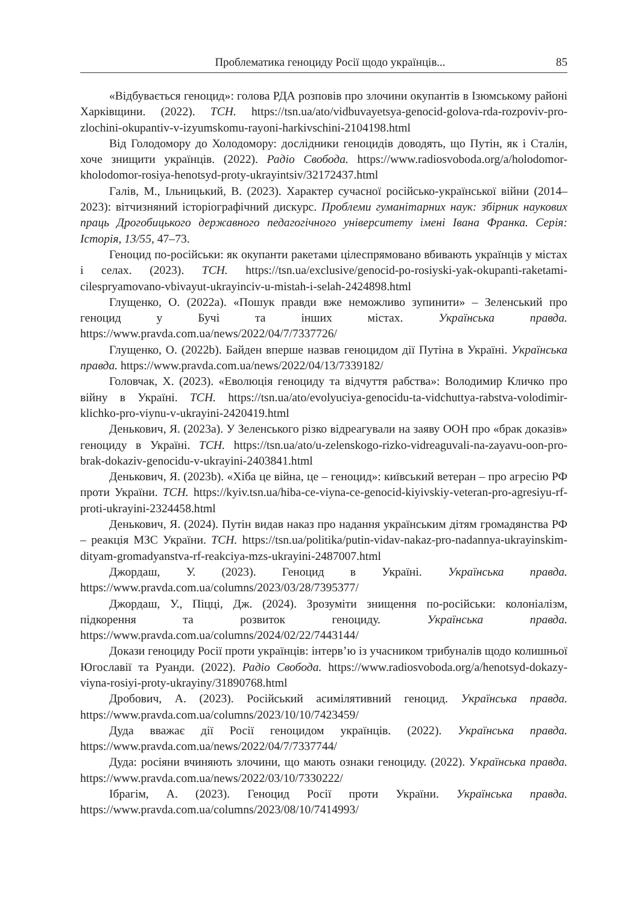Проблематика геноциду Росії щодо українців... 85
«Відбувається геноцид»: голова РДА розповів про злочини окупантів в Ізюмському районі Харківщини. (2022). ТСН. https://tsn.ua/ato/vidbuvayetsya-genocid-golova-rda-rozpoviv-pro-zlochini-okupantiv-v-izyumskomu-rayoni-harkivschini-2104198.html
Від Голодомору до Холодомору: дослідники геноцидів доводять, що Путін, як і Сталін, хоче знищити українців. (2022). Радіо Свобода. https://www.radiosvoboda.org/a/holodomor-kholodomor-rosiya-henotsyd-proty-ukrayintsiv/32172437.html
Галів, М., Ільницький, В. (2023). Характер сучасної російсько-української війни (2014–2023): вітчизняний історіографічний дискурс. Проблеми гуманітарних наук: збірник наукових праць Дрогобицького державного педагогічного університету імені Івана Франка. Серія: Історія, 13/55, 47–73.
Геноцид по-російськи: як окупанти ракетами цілеспрямовано вбивають українців у містах і селах. (2023). ТСН. https://tsn.ua/exclusive/genocid-po-rosiyski-yak-okupanti-raketami-cilespryamovano-vbivayut-ukrayinciv-u-mistah-i-selah-2424898.html
Глущенко, О. (2022a). «Пошук правди вже неможливо зупинити» – Зеленський про геноцид у Бучі та інших містах. Українська правда. https://www.pravda.com.ua/news/2022/04/7/7337726/
Глущенко, О. (2022b). Байден вперше назвав геноцидом дії Путіна в Україні. Українська правда. https://www.pravda.com.ua/news/2022/04/13/7339182/
Головчак, Х. (2023). «Еволюція геноциду та відчуття рабства»: Володимир Кличко про війну в Україні. ТСН. https://tsn.ua/ato/evolyuciya-genocidu-ta-vidchuttya-rabstva-volodimir-klichko-pro-viynu-v-ukrayini-2420419.html
Денькович, Я. (2023a). У Зеленського різко відреагували на заяву ООН про «брак доказів» геноциду в Україні. ТСН. https://tsn.ua/ato/u-zelenskogo-rizko-vidreaguvali-na-zayavu-oon-pro-brak-dokaziv-genocidu-v-ukrayini-2403841.html
Денькович, Я. (2023b). «Хіба це війна, це – геноцид»: київський ветеран – про агресію РФ проти України. ТСН. https://kyiv.tsn.ua/hiba-ce-viyna-ce-genocid-kiyivskiy-veteran-pro-agresiyu-rf-proti-ukrayini-2324458.html
Денькович, Я. (2024). Путін видав наказ про надання українським дітям громадянства РФ – реакція МЗС України. ТСН. https://tsn.ua/politika/putin-vidav-nakaz-pro-nadannya-ukrayinskim-dityam-gromadyanstva-rf-reakciya-mzs-ukrayini-2487007.html
Джордаш, У. (2023). Геноцид в Україні. Українська правда. https://www.pravda.com.ua/columns/2023/03/28/7395377/
Джордаш, У., Піцці, Дж. (2024). Зрозуміти знищення по-російськи: колоніалізм, підкорення та розвиток геноциду. Українська правда. https://www.pravda.com.ua/columns/2024/02/22/7443144/
Докази геноциду Росії проти українців: інтерв’ю із учасником трибуналів щодо колишньої Югославії та Руанди. (2022). Радіо Свобода. https://www.radiosvoboda.org/a/henotsyd-dokazy-viyna-rosiyi-proty-ukrayiny/31890768.html
Дробович, А. (2023). Російський асимілятивний геноцид. Українська правда. https://www.pravda.com.ua/columns/2023/10/10/7423459/
Дуда вважає дії Росії геноцидом українців. (2022). Українська правда. https://www.pravda.com.ua/news/2022/04/7/7337744/
Дуда: росіяни вчиняють злочини, що мають ознаки геноциду. (2022). Українська правда. https://www.pravda.com.ua/news/2022/03/10/7330222/
Ібрагім, А. (2023). Геноцид Росії проти України. Українська правда. https://www.pravda.com.ua/columns/2023/08/10/7414993/